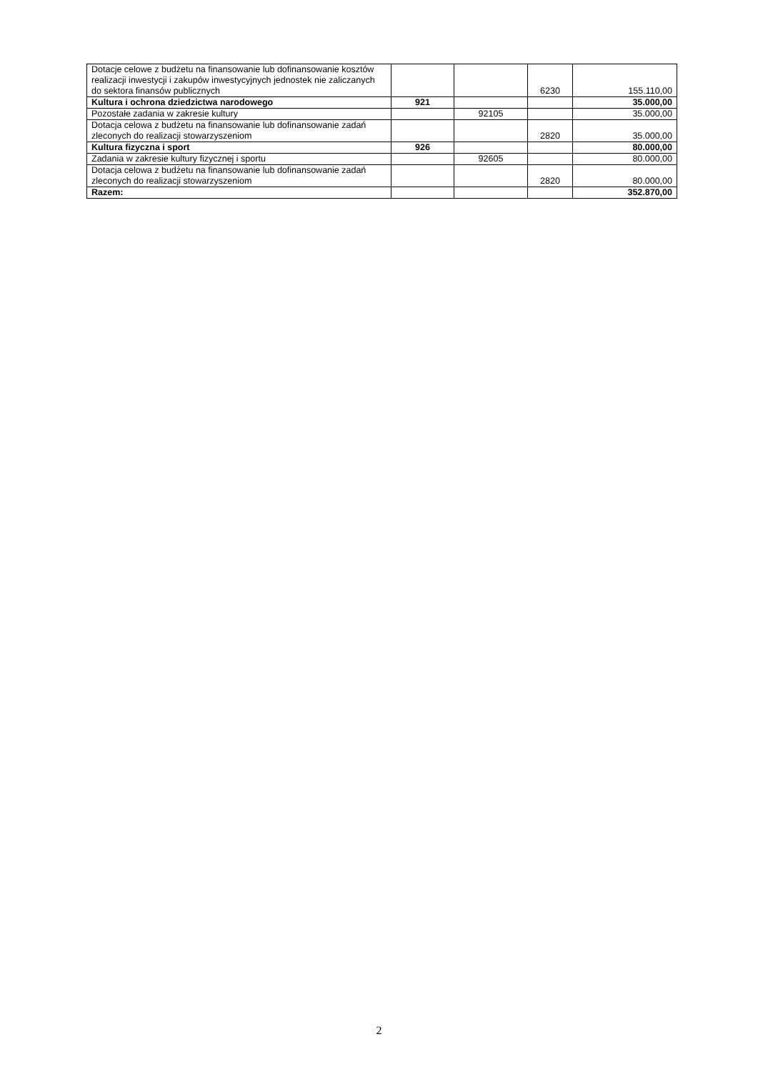| Dotacje celowe z budżetu na finansowanie lub dofinansowanie kosztów realizacji inwestycji i zakupów inwestycyjnych jednostek nie zaliczanych do sektora finansów publicznych | | | 6230 | 155.110,00 |
| Kultura i ochrona dziedzictwa narodowego | 921 | | | 35.000,00 |
| Pozostałe zadania w zakresie kultury | | 92105 | | 35.000,00 |
| Dotacja celowa z budżetu na finansowanie lub dofinansowanie zadań zleconych do realizacji stowarzyszeniom | | | 2820 | 35.000,00 |
| Kultura fizyczna i sport | 926 | | | 80.000,00 |
| Zadania w zakresie kultury fizycznej i sportu | | 92605 | | 80.000,00 |
| Dotacja celowa z budżetu na finansowanie lub dofinansowanie zadań zleconych do realizacji stowarzyszeniom | | | 2820 | 80.000,00 |
| Razem: | | | | 352.870,00 |
2